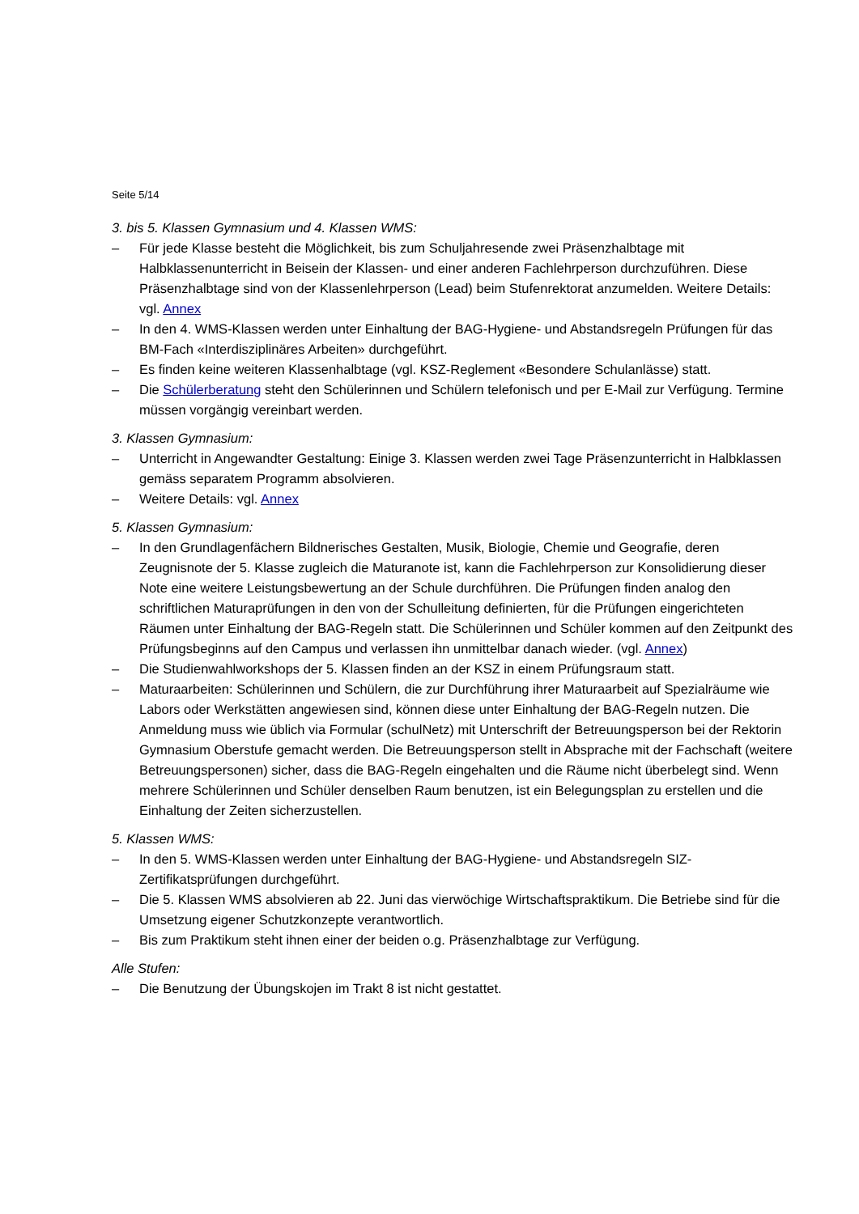Seite 5/14
3. bis 5. Klassen Gymnasium und 4. Klassen WMS:
– Für jede Klasse besteht die Möglichkeit, bis zum Schuljahresende zwei Präsenzhalbtage mit Halbklassenunterricht in Beisein der Klassen- und einer anderen Fachlehrperson durchzuführen. Diese Präsenzhalbtage sind von der Klassenlehrperson (Lead) beim Stufenrektorat anzumelden. Weitere Details: vgl. Annex
– In den 4. WMS-Klassen werden unter Einhaltung der BAG-Hygiene- und Abstandsregeln Prüfungen für das BM-Fach «Interdisziplinäres Arbeiten» durchgeführt.
– Es finden keine weiteren Klassenhalbtage (vgl. KSZ-Reglement «Besondere Schulanlässe) statt.
– Die Schülerberatung steht den Schülerinnen und Schülern telefonisch und per E-Mail zur Verfügung. Termine müssen vorgängig vereinbart werden.
3. Klassen Gymnasium:
– Unterricht in Angewandter Gestaltung: Einige 3. Klassen werden zwei Tage Präsenzunterricht in Halbklassen gemäss separatem Programm absolvieren.
– Weitere Details: vgl. Annex
5. Klassen Gymnasium:
– In den Grundlagenfächern Bildnerisches Gestalten, Musik, Biologie, Chemie und Geografie, deren Zeugnisnote der 5. Klasse zugleich die Maturanote ist, kann die Fachlehrperson zur Konsolidierung dieser Note eine weitere Leistungsbewertung an der Schule durchführen. Die Prüfungen finden analog den schriftlichen Maturaprüfungen in den von der Schulleitung definierten, für die Prüfungen eingerichteten Räumen unter Einhaltung der BAG-Regeln statt. Die Schülerinnen und Schüler kommen auf den Zeitpunkt des Prüfungsbeginns auf den Campus und verlassen ihn unmittelbar danach wieder. (vgl. Annex)
– Die Studienwahlworkshops der 5. Klassen finden an der KSZ in einem Prüfungsraum statt.
– Maturaarbeiten: Schülerinnen und Schülern, die zur Durchführung ihrer Maturaarbeit auf Spezialräume wie Labors oder Werkstätten angewiesen sind, können diese unter Einhaltung der BAG-Regeln nutzen. Die Anmeldung muss wie üblich via Formular (schulNetz) mit Unterschrift der Betreuungsperson bei der Rektorin Gymnasium Oberstufe gemacht werden. Die Betreuungsperson stellt in Absprache mit der Fachschaft (weitere Betreuungspersonen) sicher, dass die BAG-Regeln eingehalten und die Räume nicht überbelegt sind. Wenn mehrere Schülerinnen und Schüler denselben Raum benutzen, ist ein Belegungsplan zu erstellen und die Einhaltung der Zeiten sicherzustellen.
5. Klassen WMS:
– In den 5. WMS-Klassen werden unter Einhaltung der BAG-Hygiene- und Abstandsregeln SIZ-Zertifikatsprüfungen durchgeführt.
– Die 5. Klassen WMS absolvieren ab 22. Juni das vierwöchige Wirtschaftspraktikum. Die Betriebe sind für die Umsetzung eigener Schutzkonzepte verantwortlich.
– Bis zum Praktikum steht ihnen einer der beiden o.g. Präsenzhalbtage zur Verfügung.
Alle Stufen:
– Die Benutzung der Übungskojen im Trakt 8 ist nicht gestattet.